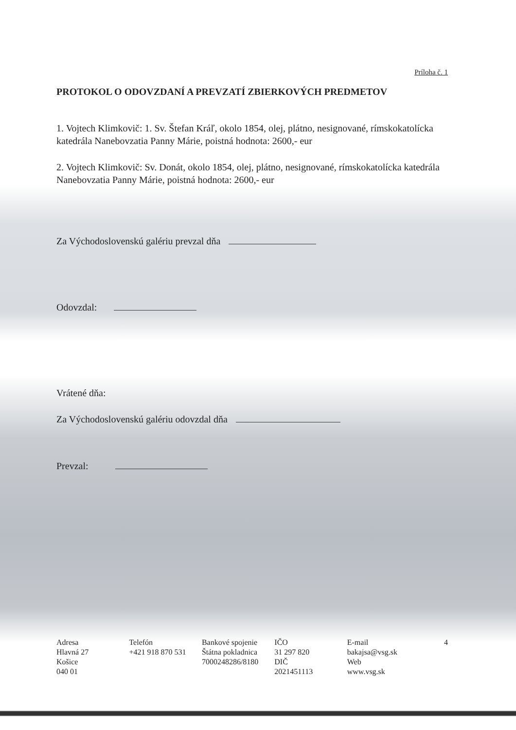Príloha č. 1
PROTOKOL O ODOVZDANÍ A PREVZATÍ ZBIERKOVÝCH PREDMETOV
1. Vojtech Klimkovič: 1. Sv. Štefan Kráľ, okolo 1854, olej, plátno, nesignované, rímskokatolícka katedrála Nanebovzatia Panny Márie, poistná hodnota: 2600,- eur
2. Vojtech Klimkovič: Sv. Donát, okolo 1854, olej, plátno, nesignované, rímskokatolícka katedrála Nanebovzatia Panny Márie, poistná hodnota: 2600,- eur
Za Východoslovenskú galériu prevzal dňa
Odovzdal:
Vrátené dňa:
Za Východoslovenskú galériu odovzdal dňa
Prevzal:
Adresa
Hlavná 27
Košice
040 01
Telefón
+421 918 870 531
Bankové spojenie
Štátna pokladnica
7000248286/8180
IČO
31 297 820
DIČ
2021451113
E-mail
bakajsa@vsg.sk
Web
www.vsg.sk
4